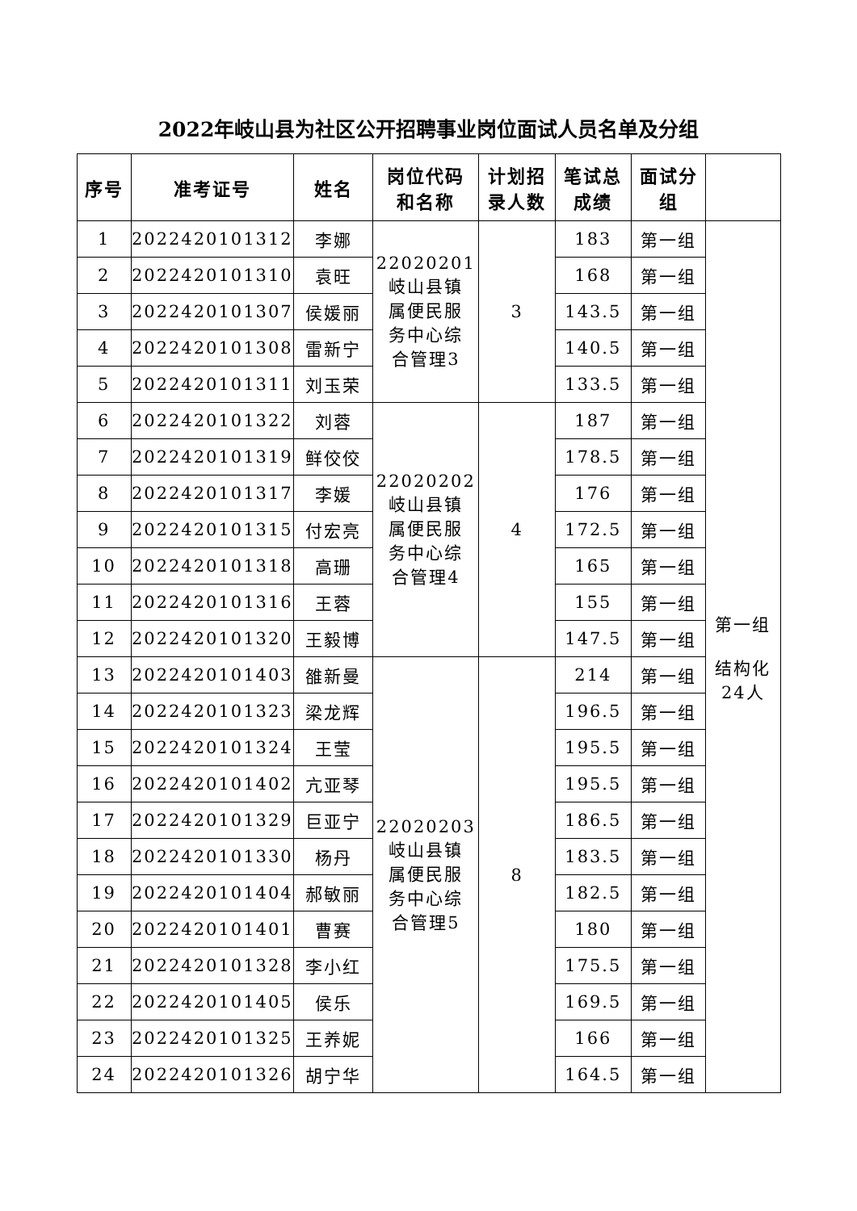2022年岐山县为社区公开招聘事业岗位面试人员名单及分组
| 序号 | 准考证号 | 姓名 | 岗位代码 和名称 | 计划招 录人数 | 笔试总 成绩 | 面试分 组 | |
| --- | --- | --- | --- | --- | --- | --- | --- |
| 1 | 2022420101312 | 李娜 | 22020201 岐山县镇 属便民服 务中心综 合管理3 | 3 | 183 | 第一组 | 第一组 结构化 24人 |
| 2 | 2022420101310 | 袁旺 | | | 168 | 第一组 | |
| 3 | 2022420101307 | 侯媛丽 | | | 143.5 | 第一组 | |
| 4 | 2022420101308 | 雷新宁 | | | 140.5 | 第一组 | |
| 5 | 2022420101311 | 刘玉荣 | | | 133.5 | 第一组 | |
| 6 | 2022420101322 | 刘蓉 | 22020202 岐山县镇 属便民服 务中心综 合管理4 | 4 | 187 | 第一组 | |
| 7 | 2022420101319 | 鲜佼佼 | | | 178.5 | 第一组 | |
| 8 | 2022420101317 | 李媛 | | | 176 | 第一组 | |
| 9 | 2022420101315 | 付宏亮 | | | 172.5 | 第一组 | |
| 10 | 2022420101318 | 高珊 | | | 165 | 第一组 | |
| 11 | 2022420101316 | 王蓉 | | | 155 | 第一组 | |
| 12 | 2022420101320 | 王毅博 | | | 147.5 | 第一组 | |
| 13 | 2022420101403 | 雒新曼 | 22020203 岐山县镇 属便民服 务中心综 合管理5 | 8 | 214 | 第一组 | |
| 14 | 2022420101323 | 梁龙辉 | | | 196.5 | 第一组 | |
| 15 | 2022420101324 | 王莹 | | | 195.5 | 第一组 | |
| 16 | 2022420101402 | 亢亚琴 | | | 195.5 | 第一组 | |
| 17 | 2022420101329 | 巨亚宁 | | | 186.5 | 第一组 | |
| 18 | 2022420101330 | 杨丹 | | | 183.5 | 第一组 | |
| 19 | 2022420101404 | 郝敏丽 | | | 182.5 | 第一组 | |
| 20 | 2022420101401 | 曹赛 | | | 180 | 第一组 | |
| 21 | 2022420101328 | 李小红 | | | 175.5 | 第一组 | |
| 22 | 2022420101405 | 侯乐 | | | 169.5 | 第一组 | |
| 23 | 2022420101325 | 王养妮 | | | 166 | 第一组 | |
| 24 | 2022420101326 | 胡宁华 | | | 164.5 | 第一组 | |